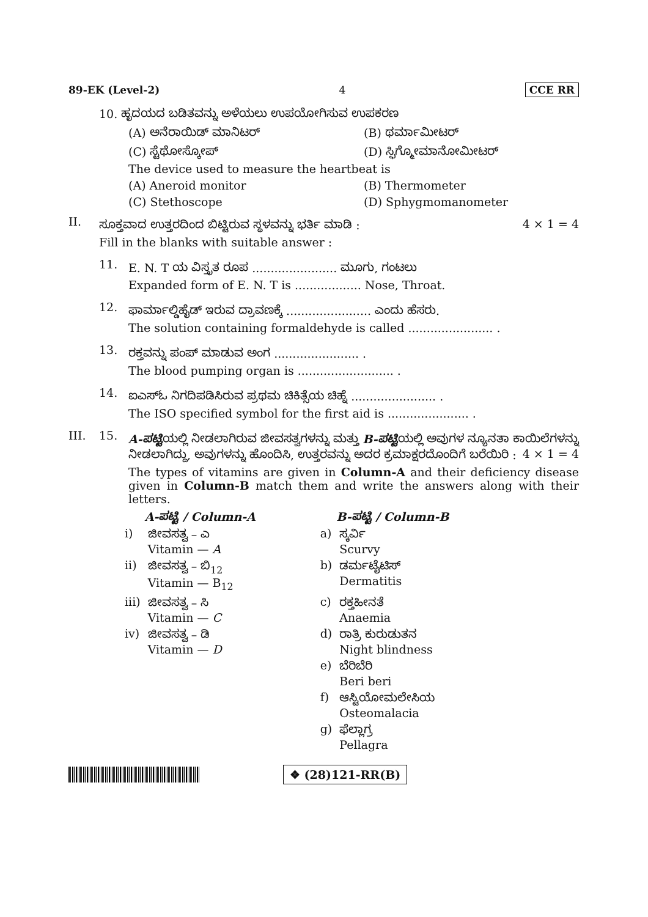89-EK (Level-2) 4 CCE RR
10. ಹೃದಯದ ಬಡಿತವನ್ನು ಅಳೆಯಲು ಉಪಯೋಗಿಸುವ ಉಪಕರಣ
(A) ಅನೆರಾಯಿಡ್ ಮಾನಿಟರ್ (B) ಥರ್ಮಾಮೀಟರ್
(C) ಸ್ಟೆಥೋಸ್ಕೋಪ್ (D) ಸ್ಫಿಗ್ಮೋಮಾನೋಮೀಟರ್
The device used to measure the heartbeat is
(A) Aneroid monitor (B) Thermometer
(C) Stethoscope (D) Sphygmomanometer
II.
ಸೂಕ್ತವಾದ ಉತ್ತರದಿಂದ ಬಿಟ್ಟಿರುವ ಸ್ಥಳವನ್ನು ಭರ್ತಿ ಮಾಡಿ : 4 × 1 = 4
Fill in the blanks with suitable answer :
11.
E. N. T ಯ ವಿಸ್ತೃತ ರೂಪ ....................... ಮೂಗು, ಗಂಟಲು
Expanded form of E. N. T is .................. Nose, Throat.
12.
ಫಾರ್ಮಾಲ್ಡಿಹೈಡ್ ಇರುವ ದ್ರಾವಣಕ್ಕೆ ....................... ಎಂದು ಹೆಸರು.
The solution containing formaldehyde is called ....................... .
13.
ರಕ್ತವನ್ನು ಪಂಪ್ ಮಾಡುವ ಅಂಗ ....................... .
The blood pumping organ is .......................... .
14.
ಐಎಸ್‌ಓ ನಿಗದಿಪಡಿಸಿರುವ ಪ್ರಥಮ ಚಿಕಿತ್ಸೆಯ ಚಿಹ್ನೆ ....................... .
The ISO specified symbol for the first aid is ...................... .
III. 15.
A-ಪಟ್ಟಿಯಲ್ಲಿ ನೀಡಲಾಗಿರುವ ಜೀವಸತ್ವಗಳನ್ನು ಮತ್ತು B-ಪಟ್ಟಿಯಲ್ಲಿ ಅವುಗಳ ನ್ಯೂನತಾ ಕಾಯಿಲೆಗಳನ್ನು ನೀಡಲಾಗಿದ್ದು, ಅವುಗಳನ್ನು ಹೊಂದಿಸಿ, ಉತ್ತರವನ್ನು ಅದರ ಕ್ರಮಾಕ್ಷರದೊಂದಿಗೆ ಬರೆಯಿರಿ : 4 × 1 = 4
The types of vitamins are given in Column-A and their deficiency disease given in Column-B match them and write the answers along with their letters.
| | A-ಪಟ್ಟಿ / Column-A | | B-ಪಟ್ಟಿ / Column-B |
| --- | --- | --- | --- |
| i) | ಜೀವಸತ್ವ – ಎ Vitamin — A | a) | ಸ್ಕರ್ವಿ Scurvy |
| ii) | ಜೀವಸತ್ವ – ಬಿ<sub>12</sub> Vitamin — B<sub>12</sub> | b) | ಡರ್ಮಟೈಟಿಸ್ Dermatitis |
| iii) | ಜೀವಸತ್ವ – ಸಿ Vitamin — C | c) | ರಕ್ತಹೀನತೆ Anaemia |
| iv) | ಜೀವಸತ್ವ – ಡಿ Vitamin — D | d) | ರಾತ್ರಿ ಕುರುಡುತನ Night blindness |
| | | e) | ಬೆರಿಬೆರಿ Beri beri |
| | | f) | ಆಸ್ಟಿಯೋಮಲೇಸಿಯ Osteomalacia |
| | | g) | ಫೆಲ್ಲಾಗ್ರ Pellagra |
❖ (28)121-RR(B)